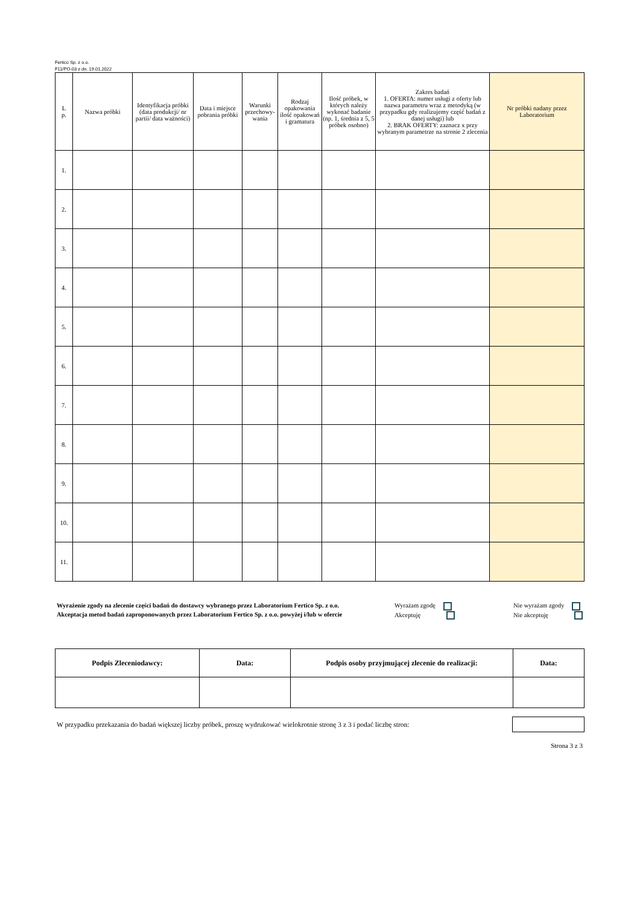Fertico Sp. z o.o.
F11/PO-03 z dn. 19.01.2022
| L p. | Nazwa próbki | Identyfikacja próbki (data produkcji/ nr partii/ data ważności) | Data i miejsce pobrania próbki | Warunki przechowy-wania | Rodzaj opakowania ilość opakowań i gramatura | Ilość próbek, w których należy wykonać badanie (np. 1, średnia z 5, 5 próbek osobno) | Zakres badań 1. OFERTA: numer usługi z oferty lub nazwa parametru wraz z metodyką (w przypadku gdy realizujemy część badań z danej usługi) lub 2. BRAK OFERTY: zaznacz x przy wybranym parametrze na stronie 2 zlecenia | Nr próbki nadany przez Laboratorium |
| --- | --- | --- | --- | --- | --- | --- | --- | --- |
| 1. | | | | | | | | |
| 2. | | | | | | | | |
| 3. | | | | | | | | |
| 4. | | | | | | | | |
| 5. | | | | | | | | |
| 6. | | | | | | | | |
| 7. | | | | | | | | |
| 8. | | | | | | | | |
| 9. | | | | | | | | |
| 10. | | | | | | | | |
| 11. | | | | | | | | |
Wyrażenie zgody na zlecenie części badań do dostawcy wybranego przez Laboratorium Fertico Sp. z o.o.
Akceptacja metod badań zaproponowanych przez Laboratorium Fertico Sp. z o.o. powyżej i/lub w ofercie
Wyrażam zgodę
Akceptuję
Nie wyrażam zgody
Nie akceptuję
| Podpis Zleceniodawcy: | Data: | Podpis osoby przyjmującej zlecenie do realizacji: | Data: |
| --- | --- | --- | --- |
W przypadku przekazania do badań większej liczby próbek, proszę wydrukować wielokrotnie stronę 3 z 3 i podać liczbę stron:
Strona 3 z 3